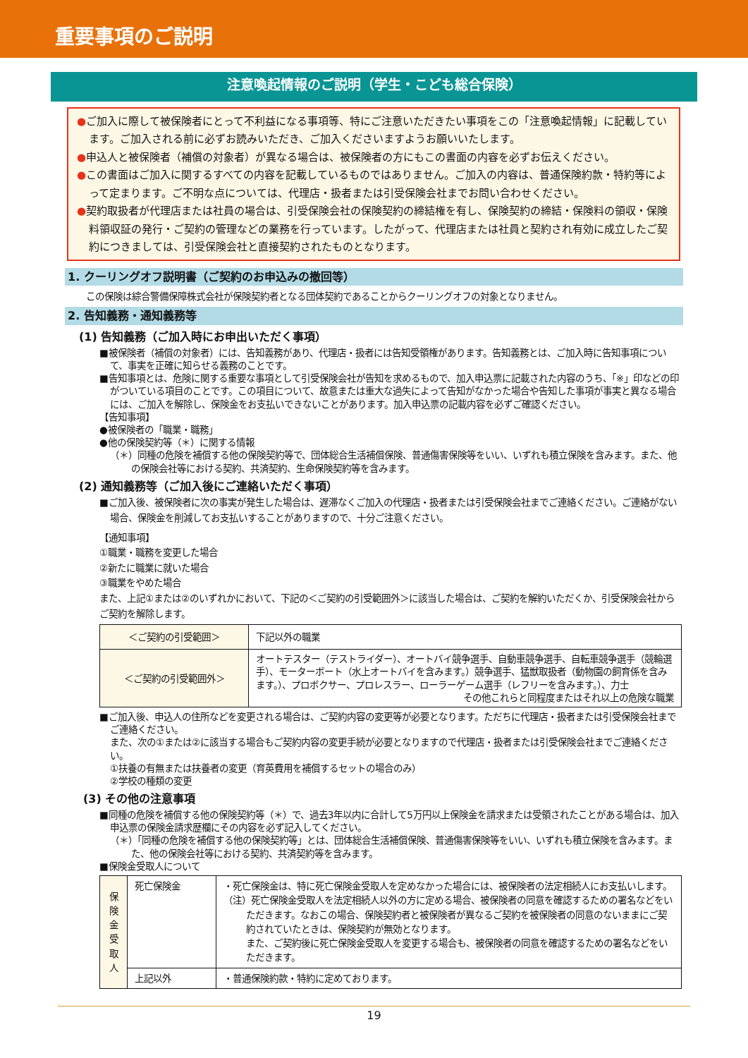重要事項のご説明
注意喚起情報のご説明（学生・こども総合保険）
●ご加入に際して被保険者にとって不利益になる事項等、特にご注意いただきたい事項をこの「注意喚起情報」に記載しています。ご加入される前に必ずお読みいただき、ご加入くださいますようお願いいたします。
●申込人と被保険者（補償の対象者）が異なる場合は、被保険者の方にもこの書面の内容を必ずお伝えください。
●この書面はご加入に関するすべての内容を記載しているものではありません。ご加入の内容は、普通保険約款・特約等によって定まります。ご不明な点については、代理店・扱者または引受保険会社までお問い合わせください。
●契約取扱者が代理店または社員の場合は、引受保険会社の保険契約の締結権を有し、保険契約の締結・保険料の領収・保険料領収証の発行・ご契約の管理などの業務を行っています。したがって、代理店または社員と契約され有効に成立したご契約につきましては、引受保険会社と直接契約されたものとなります。
1. クーリングオフ説明書（ご契約のお申込みの撤回等）
この保険は綜合警備保障株式会社が保険契約者となる団体契約であることからクーリングオフの対象となりません。
2. 告知義務・通知義務等
(1) 告知義務（ご加入時にお申出いただく事項）
■被保険者（補償の対象者）には、告知義務があり、代理店・扱者には告知受領権があります。告知義務とは、ご加入時に告知事項について、事実を正確に知らせる義務のことです。
■告知事項とは、危険に関する重要な事項として引受保険会社が告知を求めるもので、加入申込票に記載された内容のうち、「※」印などの印がついている項目のことです。この項目について、故意または重大な過失によって告知がなかった場合や告知した事項が事実と異なる場合には、ご加入を解除し、保険金をお支払いできないことがあります。加入申込票の記載内容を必ずご確認ください。
【告知事項】
●被保険者の「職業・職務」
●他の保険契約等（＊）に関する情報
（＊）同種の危険を補償する他の保険契約等で、団体総合生活補償保険、普通傷害保険等をいい、いずれも積立保険を含みます。また、他の保険会社等における契約、共済契約、生命保険契約等を含みます。
(2) 通知義務等（ご加入後にご連絡いただく事項）
■ご加入後、被保険者に次の事実が発生した場合は、遅滞なくご加入の代理店・扱者または引受保険会社までご連絡ください。ご連絡がない場合、保険金を削減してお支払いすることがありますので、十分ご注意ください。
【通知事項】
①職業・職務を変更した場合
②新たに職業に就いた場合
③職業をやめた場合
また、上記①または②のいずれかにおいて、下記の＜ご契約の引受範囲外＞に該当した場合は、ご契約を解約いただくか、引受保険会社からご契約を解除します。
| ＜ご契約の引受範囲＞ | 下記以外の職業 |
| ＜ご契約の引受範囲外＞ | オートテスター（テストライダー）、オートバイ競争選手、自動車競争選手、自転車競争選手（競輪選手）、モーターボート（水上オートバイを含みます。）競争選手、猛獣取扱者（動物園の飼育係を含みます。）、プロボクサー、プロレスラー、ローラーゲーム選手（レフリーを含みます。）、力士 その他これらと同程度またはそれ以上の危険な職業 |
■ご加入後、申込人の住所などを変更される場合は、ご契約内容の変更等が必要となります。ただちに代理店・扱者または引受保険会社までご連絡ください。
また、次の①または②に該当する場合もご契約内容の変更手続が必要となりますので代理店・扱者または引受保険会社までご連絡ください。
①扶養の有無または扶養者の変更（育英費用を補償するセットの場合のみ）
②学校の種類の変更
(3) その他の注意事項
■同種の危険を補償する他の保険契約等（＊）で、過去3年以内に合計して5万円以上保険金を請求または受領されたことがある場合は、加入申込票の保険金請求歴欄にその内容を必ず記入してください。
（＊）「同種の危険を補償する他の保険契約等」とは、団体総合生活補償保険、普通傷害保険等をいい、いずれも積立保険を含みます。また、他の保険会社等における契約、共済契約等を含みます。
■保険金受取人について
| 保 険 金 受 取 人 | 死亡保険金 | ・死亡保険金は、特に死亡保険金受取人を定めなかった場合には、被保険者の法定相続人にお支払いします。 （注）死亡保険金受取人を法定相続人以外の方に定める場合、被保険者の同意を確認するための署名などをいただきます。なおこの場合、保険契約者と被保険者が異なるご契約を被保険者の同意のないままにご契約されていたときは、保険契約が無効となります。 また、ご契約後に死亡保険金受取人を変更する場合も、被保険者の同意を確認するための署名などをいただきます。 |
| | 上記以外 | ・普通保険約款・特約に定めております。 |
19